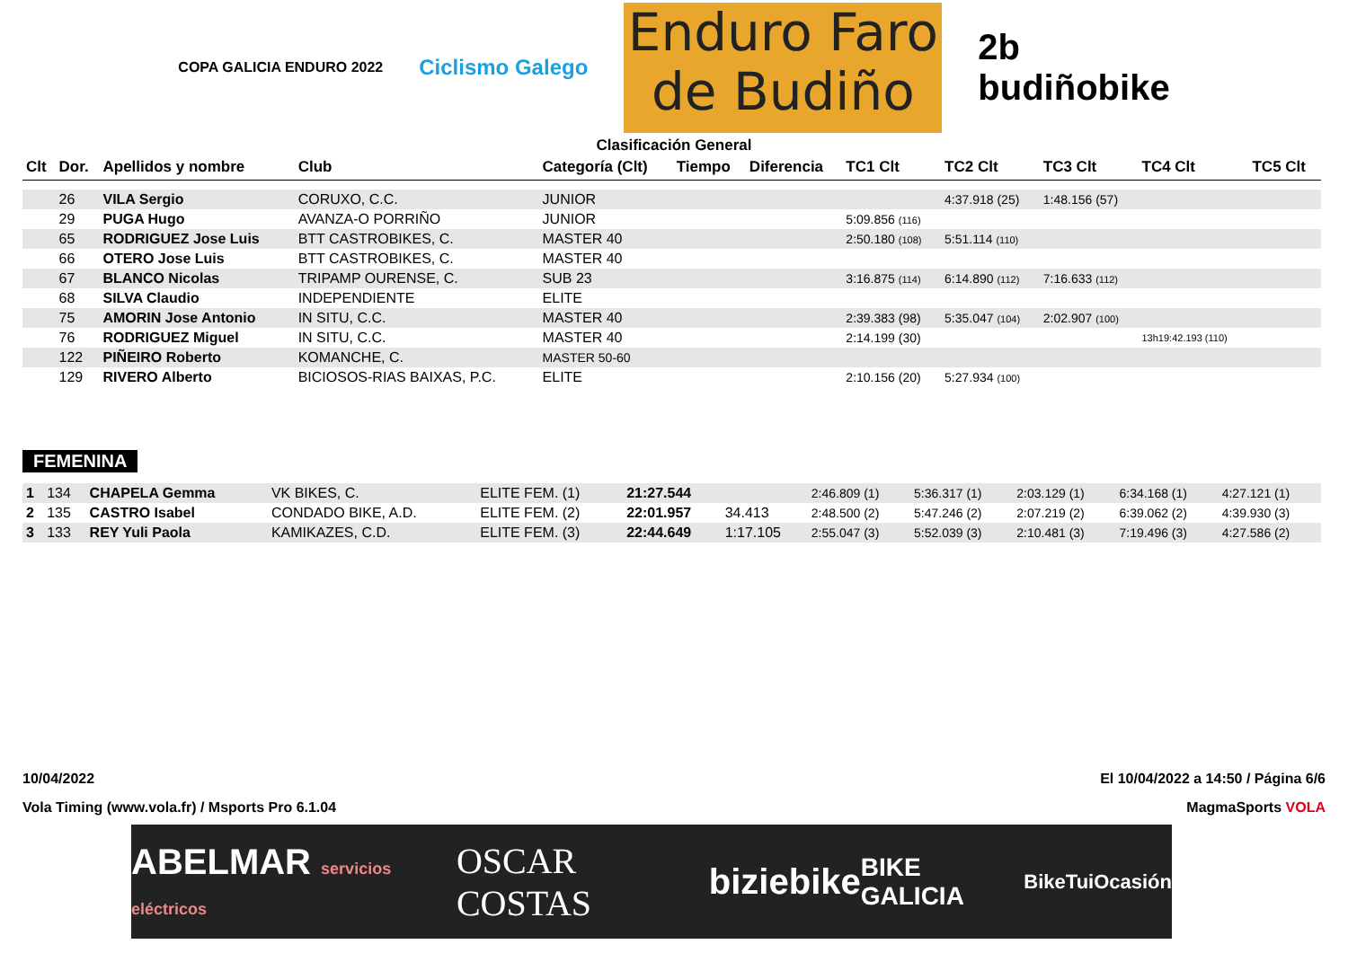COPA GALICIA ENDURO 2022
Ciclismo Galego
Enduro Faro
de Budiño
2b
budiñobike
Clasificación General
| Clt | Dor. | Apellidos y nombre | Club | Categoría (Clt) | Tiempo | Diferencia | TC1 Clt | TC2 Clt | TC3 Clt | TC4 Clt | TC5 Clt |
| --- | --- | --- | --- | --- | --- | --- | --- | --- | --- | --- | --- |
| | 26 | VILA Sergio | CORUXO, C.C. | JUNIOR | | | | 4:37.918 (25) | 1:48.156 (57) | | |
| | 29 | PUGA Hugo | AVANZA-O PORRIÑO | JUNIOR | | | 5:09.856 (116) | | | | |
| | 65 | RODRIGUEZ Jose Luis | BTT CASTROBIKES, C. | MASTER 40 | | | 2:50.180 (108) | 5:51.114 (110) | | | |
| | 66 | OTERO Jose Luis | BTT CASTROBIKES, C. | MASTER 40 | | | | | | | |
| | 67 | BLANCO Nicolas | TRIPAMP OURENSE, C. | SUB 23 | | | 3:16.875 (114) | 6:14.890 (112) | 7:16.633 (112) | | |
| | 68 | SILVA Claudio | INDEPENDIENTE | ELITE | | | | | | | |
| | 75 | AMORIN Jose Antonio | IN SITU, C.C. | MASTER 40 | | | 2:39.383 (98) | 5:35.047 (104) | 2:02.907 (100) | | |
| | 76 | RODRIGUEZ Miguel | IN SITU, C.C. | MASTER 40 | | | 2:14.199 (30) | | | 13h19:42.193 (110) | |
| | 122 | PIÑEIRO Roberto | KOMANCHE, C. | MASTER 50-60 | | | | | | | |
| | 129 | RIVERO Alberto | BICIOSOS-RIAS BAIXAS, P.C. | ELITE | | | 2:10.156 (20) | 5:27.934 (100) | | | |
FEMENINA
| 1 | 134 | CHAPELA Gemma | VK BIKES, C. | ELITE FEM. (1) | 21:27.544 | | 2:46.809 (1) | 5:36.317 (1) | 2:03.129 (1) | 6:34.168 (1) | 4:27.121 (1) |
| 2 | 135 | CASTRO Isabel | CONDADO BIKE, A.D. | ELITE FEM. (2) | 22:01.957 | 34.413 | 2:48.500 (2) | 5:47.246 (2) | 2:07.219 (2) | 6:39.062 (2) | 4:39.930 (3) |
| 3 | 133 | REY Yuli Paola | KAMIKAZES, C.D. | ELITE FEM. (3) | 22:44.649 | 1:17.105 | 2:55.047 (3) | 5:52.039 (3) | 2:10.481 (3) | 7:19.496 (3) | 4:27.586 (2) |
10/04/2022 El 10/04/2022 a 14:50 / Página 6/6
Vola Timing (www.vola.fr) / Msports Pro 6.1.04 MagmaSports VOLA
ABELMAR servicios eléctricos OSCAR COSTAS biziebike BIKE GALICIA BikeTuiOcasión